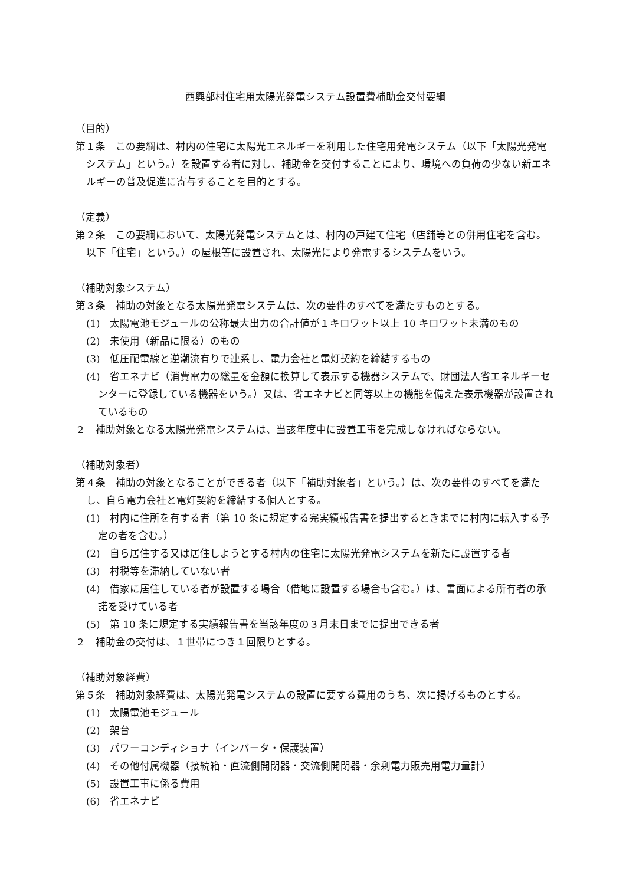西興部村住宅用太陽光発電システム設置費補助金交付要綱
（目的）
第１条　この要綱は、村内の住宅に太陽光エネルギーを利用した住宅用発電システム（以下「太陽光発電システム」という。）を設置する者に対し、補助金を交付することにより、環境への負荷の少ない新エネルギーの普及促進に寄与することを目的とする。
（定義）
第２条　この要綱において、太陽光発電システムとは、村内の戸建て住宅（店舗等との併用住宅を含む。以下「住宅」という。）の屋根等に設置され、太陽光により発電するシステムをいう。
（補助対象システム）
第３条　補助の対象となる太陽光発電システムは、次の要件のすべてを満たすものとする。
(1)　太陽電池モジュールの公称最大出力の合計値が１キロワット以上 10 キロワット未満のもの
(2)　未使用（新品に限る）のもの
(3)　低圧配電線と逆潮流有りで連系し、電力会社と電灯契約を締結するもの
(4)　省エネナビ（消費電力の総量を金額に換算して表示する機器システムで、財団法人省エネルギーセンターに登録している機器をいう。）又は、省エネナビと同等以上の機能を備えた表示機器が設置されているもの
２　補助対象となる太陽光発電システムは、当該年度中に設置工事を完成しなければならない。
（補助対象者）
第４条　補助の対象となることができる者（以下「補助対象者」という。）は、次の要件のすべてを満たし、自ら電力会社と電灯契約を締結する個人とする。
(1)　村内に住所を有する者（第 10 条に規定する完実績報告書を提出するときまでに村内に転入する予定の者を含む。）
(2)　自ら居住する又は居住しようとする村内の住宅に太陽光発電システムを新たに設置する者
(3)　村税等を滞納していない者
(4)　借家に居住している者が設置する場合（借地に設置する場合も含む。）は、書面による所有者の承諾を受けている者
(5)　第 10 条に規定する実績報告書を当該年度の３月末日までに提出できる者
２　補助金の交付は、１世帯につき１回限りとする。
（補助対象経費）
第５条　補助対象経費は、太陽光発電システムの設置に要する費用のうち、次に掲げるものとする。
(1)　太陽電池モジュール
(2)　架台
(3)　パワーコンディショナ（インバータ・保護装置）
(4)　その他付属機器（接続箱・直流側開閉器・交流側開閉器・余剰電力販売用電力量計）
(5)　設置工事に係る費用
(6)　省エネナビ